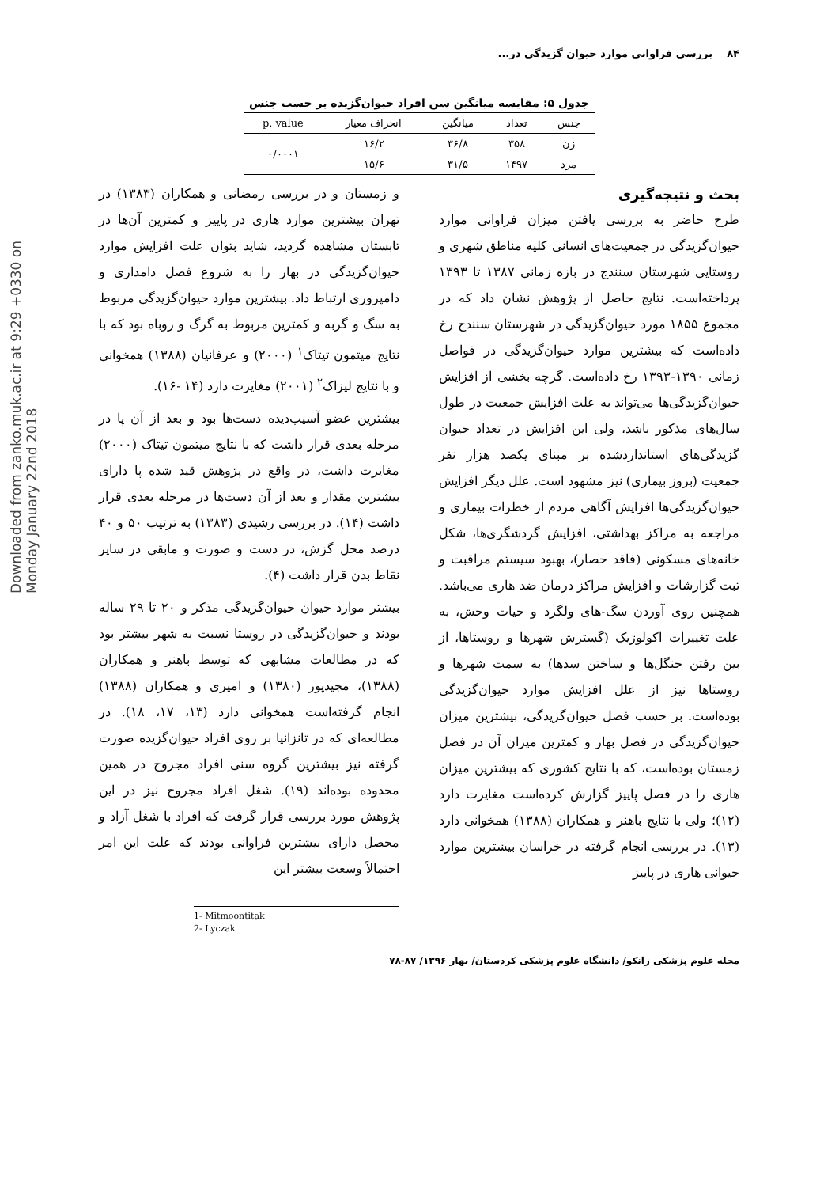Downloaded from zanko.muk.ac.ir at 9:29 +0330 on Monday January 22nd 2018
۸۴ بررسی فراوانی موارد حیوان گزیدگی در...
جدول ۵: مقایسه میانگین سن افراد حیوان‌گزیده بر حسب جنس
| جنس | تعداد | میانگین | انحراف معیار | p. value |
| --- | --- | --- | --- | --- |
| زن | ۳۵۸ | ۳۶/۸ | ۱۶/۲ | ۰/۰۰۰۱ |
| مرد | ۱۴۹۷ | ۳۱/۵ | ۱۵/۶ | |
بحث و نتیجه‌گیری
طرح حاضر به بررسی یافتن میزان فراوانی موارد حیوان‌گزیدگی در جمعیت‌های انسانی کلیه مناطق شهری و روستایی شهرستان سنندج در بازه زمانی ۱۳۸۷ تا ۱۳۹۳ پرداخته‌است. نتایج حاصل از پژوهش نشان داد که در مجموع ۱۸۵۵ مورد حیوان‌گزیدگی در شهرستان سنندج رخ داده‌است که بیشترین موارد حیوان‌گزیدگی در فواصل زمانی ۱۳۹۰-۱۳۹۳ رخ داده‌است. گرچه بخشی از افزایش حیوان‌گزیدگی‌ها می‌تواند به علت افزایش جمعیت در طول سال‌های مذکور باشد، ولی این افزایش در تعداد حیوان گزیدگی‌های استانداردشده بر مبنای یکصد هزار نفر جمعیت (بروز بیماری) نیز مشهود است. علل دیگر افزایش حیوان‌گزیدگی‌ها افزایش آگاهی مردم از خطرات بیماری و مراجعه به مراکز بهداشتی، افزایش گردشگری‌ها، شکل خانه‌های مسکونی (فاقد حصار)، بهبود سیستم مراقبت و ثبت گزارشات و افزایش مراکز درمان ضد هاری می‌باشد. همچنین روی آوردن سگ-های ولگرد و حیات وحش، به علت تغییرات اکولوژیک (گسترش شهرها و روستاها، از بین رفتن جنگل‌ها و ساختن سدها) به سمت شهرها و روستاها نیز از علل افزایش موارد حیوان‌گزیدگی بوده‌است. بر حسب فصل حیوان‌گزیدگی، بیشترین میزان حیوان‌گزیدگی در فصل بهار و کمترین میزان آن در فصل زمستان بوده‌است، که با نتایج کشوری که بیشترین میزان هاری را در فصل پاییز گزارش کرده‌است مغایرت دارد (۱۲)؛ ولی با نتایج باهنر و همکاران (۱۳۸۸) همخوانی دارد (۱۳). در بررسی انجام گرفته در خراسان بیشترین موارد حیوانی هاری در پاییز
و زمستان و در بررسی رمضانی و همکاران (۱۳۸۳) در تهران بیشترین موارد هاری در پاییز و کمترین آن‌ها در تابستان مشاهده گردید، شاید بتوان علت افزایش موارد حیوان‌گزیدگی در بهار را به شروع فصل دامداری و دامپروری ارتباط داد. بیشترین موارد حیوان‌گزیدگی مربوط به سگ و گربه و کمترین مربوط به گرگ و روباه بود که با نتایج میتمون تیتاک<sup>۱</sup> (۲۰۰۰) و عرفانیان (۱۳۸۸) همخوانی و با نتایج لیزاک<sup>۲</sup> (۲۰۰۱) مغایرت دارد (۱۴ -۱۶).
بیشترین عضو آسیب‌دیده دست‌ها بود و بعد از آن پا در مرحله بعدی قرار داشت که با نتایج میتمون تیتاک (۲۰۰۰) مغایرت داشت، در واقع در پژوهش قید شده پا دارای بیشترین مقدار و بعد از آن دست‌ها در مرحله بعدی قرار داشت (۱۴). در بررسی رشیدی (۱۳۸۳) به ترتیب ۵۰ و ۴۰ درصد محل گزش، در دست و صورت و مابقی در سایر نقاط بدن قرار داشت (۴).
بیشتر موارد حیوان حیوان‌گزیدگی مذکر و ۲۰ تا ۲۹ ساله بودند و حیوان‌گزیدگی در روستا نسبت به شهر بیشتر بود که در مطالعات مشابهی که توسط باهنر و همکاران (۱۳۸۸)، مجیدپور (۱۳۸۰) و امیری و همکاران (۱۳۸۸) انجام گرفته‌است همخوانی دارد (۱۳، ۱۷، ۱۸). در مطالعه‌ای که در تانزانیا بر روی افراد حیوان‌گزیده صورت گرفته نیز بیشترین گروه سنی افراد مجروح در همین محدوده بوده‌اند (۱۹). شغل افراد مجروح نیز در این پژوهش مورد بررسی قرار گرفت که افراد با شغل آزاد و محصل دارای بیشترین فراوانی بودند که علت این امر احتمالاً وسعت بیشتر این
1- Mitmoontitak
2- Lyczak
مجله علوم پزشکی زانکو/ دانشگاه علوم پزشکی کردستان/ بهار ۱۳۹۶/ ۸۷-۷۸